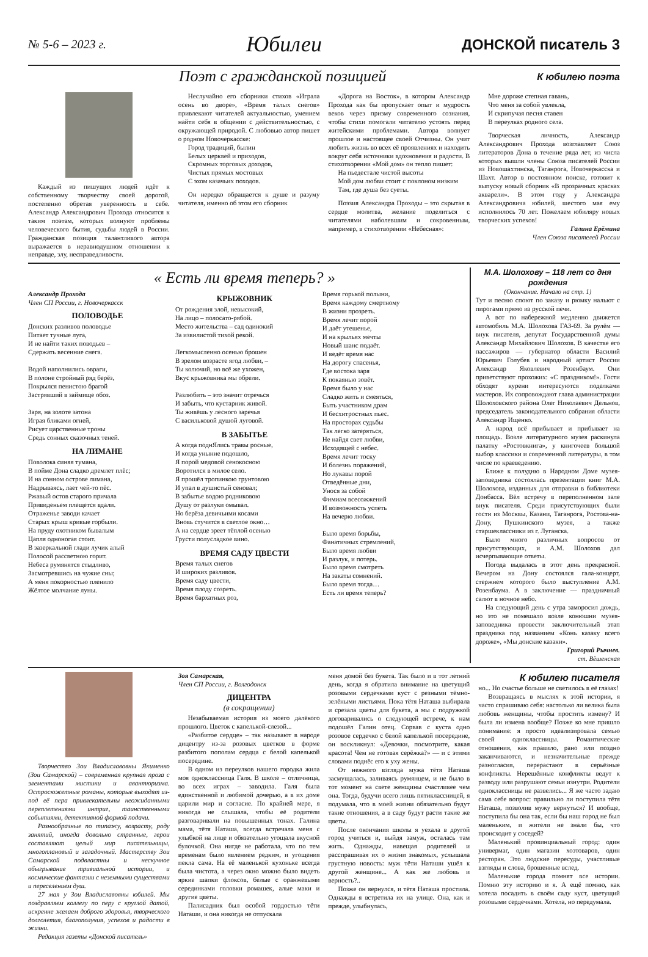№ 5-6 – 2023 г. Юбилеи ДОНСКОЙ писатель 3
Поэт с гражданской позицией
К юбилею поэта
Каждый из пишущих людей идёт к собственному творчеству своей дорогой, постепенно обретая уверенность в себе. Александр Александрович Прохода относится к таким поэтам, которых волнуют проблемы человеческого бытия, судьбы людей в России. Гражданская позиция талантливого автора выражается в неравнодушном отношении к неправде, злу, несправедливости.
Неслучайно его сборники стихов «Играла осень во дворе», «Время талых снегов» привлекают читателей актуальностью, умением найти себя в общении с действительностью, с окружающей природой. С любовью автор пишет о родном Новочеркасске:
Город традиций, былин Белых церквей и приходов, Скромных торговых доходов, Чистых прямых мостовых С эхом казачьих походов.
Он нередко обращается к душе и разуму читателя, именно об этом его сборник
«Дорога на Восток», в котором Александр Прохода как бы пропускает опыт и мудрость веков через призму современного сознания, чтобы стихи помогали читателю устоять перед житейскими проблемами. Автора волнует прошлое и настоящее своей Отчизны. Он учит любить жизнь во всех её проявлениях и находить вокруг себя источники вдохновения и радости. В стихотворении «Мой дом» он тепло пишет:
На пьедестале чистой высоты Мой дом любви стоит с поклоном низким Там, где душа без суеты.
Поэзия Александра Проходы – это скрытая в сердце молитва, желание поделиться с читателями наболевшим и сокровенным, например, в стихотворении «Небесная»:
Мне дороже степная гавань, Что меня за собой увлекла, И скрипучая песня ставен В переулках родного села.
Творческая личность, Александр Александрович Прохода возглавляет Союз литераторов Дона в течение ряда лет, из числа которых вышли члены Союза писателей России из Новошахтинска, Таганрога, Новочеркасска и Шахт. Автор в постоянном поиске, готовит к выпуску новый сборник «В прозрачных красках акварели». В этом году у Александра Александровича юбилей, шестого мая ему исполнилось 70 лет. Пожелаем юбиляру новых творческих успехов!
Галина Ерёмина
Член Союза писателей России
« Есть ли время теперь? »
Александр Прохода
Член СП России, г. Новочеркасск
ПОЛОВОДЬЕ
Донских разливов половодье Питает тучные луга, И не найти таких поводьев – Сдержать весенние снега. Водой наполнились овраги, В полоне стройный ряд берёз, Покрылся пенистою брагой Застрявший в займище обоз. Заря, на золоте затона Играя бликами огней, Рисует царственные троны Средь сонных сказочных теней.
НА ЛИМАНЕ
Поволока синяя тумана, В пойме Дона сладко дремлет плёс; И на сонном острове лимана, Надрываясь, лает чей-то пёс. Ржавый остов старого причала Привиденьем плещется вдали. Отраженье заводи качает Старых крыш кривые горбыли. На пруду охотником бывалым Цапля одноногая стоит. В зазеркальной глади лучик алый Полосой рассветною горит. Небеса румянятся стыдливо, Засмотревшись на чужие сны; А меня покорностью пленило Жёлтое молчание луны.
КРЫЖОВНИК
От рождения злой, невысокий, На лицо – полосато-рябой. Место жительства – сад одинокий За извилистой тихой рекой. Легкомысленно осенью брошен В зрелом возрасте ягод любви, – Ты колючий, но всё же ухожен, Вкус крыжовника мы обрели. Разлюбить – это значит отречься И забыть, что кустарник живой. Ты живёшь у лесного заречья С васильковой душой луговой.
В ЗАБЫТЬЕ
А когда поднЯлись травы росные, И когда уныние подошло, Я порой медовой сенокосною Воротился в милое село. Я прошёл тропинкою грунтовою И упал в душистый сеновал; В забытье водою родниковою Душу от разлуки омывал. Но берёза девичьими косами Вновь стучится в светлое окно… А на сердце зреет тёплой осенью Грусти полусладкое вино.
ВРЕМЯ САДУ ЦВЕСТИ
Время талых снегов И широких разливов. Время саду цвести, Время плоду созреть. Время бархатных роз,
Время горькой полыни, Время каждому смертному В жизни прозреть. Время лечит порой И даёт утешенье, И на крыльях мечты Новый шанс подаёт. И ведёт время нас На дорогу спасенья, Где востока заря К покаянью зовёт. Время было у нас Сладко жить и смеяться, Быть участником драм И бесхитростных пьес. На просторах судьбы Так легко затеряться, Не найдя свет любви, Исходящей с небес. Время лечит тоску И болезнь поражений, Но лукавы порой Отведённые дни, Унося за собой Фимиам всесожжений И возможность успеть На вечерю любви. Было время борьбы, Фанатичных стремлений, Было время любви И разлук, и потерь. Было время смотреть На закаты сомнений. Было время тогда… Есть ли время теперь?
М.А. Шолохову – 118 лет со дня рождения
(Окончание. Начало на стр. 1)
Тут и песню споют по заказу и рюмку нальют с пирогами прямо из русской печи.
А вот по набережной медленно движется автомобиль М.А. Шолохова ГАЗ-69. За рулём — внук писателя, депутат Государственной думы Александр Михайлович Шолохов. В качестве его пассажиров — губернатор области Василий Юрьевич Голубев и народный артист России Александр Яковлевич Розенбаум. Они приветствуют прохожих: «С праздником!». Гости обходят курени интересуются поделками мастеров. Их сопровождают глава администрации Шолоховского района Олег Николаевич Дельнов, председатель законодательного собрания области Александр Ищенко.
А народ всё прибывает и прибывает на площадь. Возле литературного музея раскинула палатку «Ростовкнига», у книгочеев большой выбор классики и современной литературы, в том числе по краеведению.
Ближе к полудню в Народном Доме музея-заповедника состоялась презентация книг М.А. Шолохова, изданных для отправки в библиотеки Донбасса. Вёл встречу в переполненном зале внук писателя. Среди присутствующих были гости из Москвы, Казани, Таганрога, Ростова-на-Дону, Пушкинского музея, а также старшеклассники из г. Луганска.
Было много различных вопросов от присутствующих, и А.М. Шолохов дал исчерпывающие ответы.
Погода выдалась в этот день прекрасной. Вечером на Дону состоялся гала-концерт, стержнем которого было выступление А.М. Розенбаума. А в заключение — праздничный салют в ночное небо.
На следующий день с утра заморосил дождь, но это не помешало возле конюшни музея-заповедника провести заключительный этап праздника под названием «Конь казаку всего дороже», «Мы донские казаки».
Григорий Рычнев.
ст. Вёшенская
Творчество Зои Владиславовны Якименко (Зои Самарской) – современная крупная проза с элементами мистики и авантюризма. Остросюжетные романы, которые выходят из-под её пера привлекательны неожиданными переплетениями интриг, таинственными событиями, детективной формой подачи.
Разнообразные по типажу, возрасту, роду занятий, иногда довольно странные, герои составляют целый мир писательницы, многоплановый и загадочный. Мастерству Зои Самарской подвластны и нескучное обыгрывание тривиальной истории, и космические фантазии с неземными существами и переселением душ.
27 мая у Зои Владиславовны юбилей. Мы поздравляем коллегу по перу с круглой датой, искренне желаем доброго здоровья, творческого долголетия, благополучия, успехов и радости в жизни.
Редакция газеты «Донской писатель»
Зоя Самарская,
Член СП России, г. Волгодонск
ДИЦЕНТРА
(в сокращении)
Незабываемая история из моего далёкого прошлого. Цветок с капелькой-слезой...
«Разбитое сердце» – так называют в народе дицентру из-за розовых цветков в форме разбитого пополам сердца с белой капелькой посередине.
В одном из переулков нашего городка жила моя одноклассница Галя. В школе – отличница, во всех играх – заводила. Галя была единственной и любимой дочерью, а в их доме царили мир и согласие. По крайней мере, я никогда не слышала, чтобы её родители разговаривали на повышенных тонах. Галина мама, тётя Наташа, всегда встречала меня с улыбкой на лице и обязательно угощала вкусной булочкой. Она нигде не работала, что по тем временам было явлением редким, и угощения пекла сама. На её маленькой кухоньке всегда была чистота, а через окно можно было видеть яркие шапки флоксов, белые с оранжевыми серединками головки ромашек, алые маки и другие цветы.
Палисадник был особой гордостью тёти Наташи, и она никогда не отпускала
меня домой без букета. Так было и в тот летний день, когда я обратила внимание на цветущий розовыми сердечками куст с резными тёмно-зелёными листьями. Пока тётя Наташа выбирала и срезала цветы для букета, а мы с подружкой договаривались о следующей встрече, к нам подошёл Галин отец. Сорвав с куста одно розовое сердечко с белой капелькой посередине, он воскликнул: «Девочки, посмотрите, какая красота! Чем не готовая серёжка?» — и с этими словами поднёс его к уху жены.
От нежного взгляда мужа тётя Наташа засмущалась, заливаясь румянцем, и не было в тот момент на свете женщины счастливее чем она. Тогда, будучи всего лишь пятиклассницей, я подумала, что в моей жизни обязательно будут такие отношения, а в саду будут расти такие же цветы.
После окончания школы я уехала в другой город учиться и, выйдя замуж, осталась там жить. Однажды, навещая родителей и расспрашивая их о жизни знакомых, услышала грустную новость: муж тёти Наташи ушёл к другой женщине... А как же любовь и верность?..
Позже он вернулся, и тётя Наташа простила. Однажды я встретила их на улице. Она, как и прежде, улыбнулась,
К юбилею писателя
но... Но счастье больше не светилось в её глазах!
Возвращаясь в мыслях к этой истории, я часто спрашиваю себя: настолько ли велика была любовь женщины, чтобы простить измену? И была ли измена вообще? Позже ко мне пришло понимание: я просто идеализировала семью своей одноклассницы. Романтические отношения, как правило, рано или поздно заканчиваются, и незначительные прежде разногласия, перерастают в серьёзные конфликты. Нерешённые конфликты ведут к разводу или разрушают семьи изнутри. Родители одноклассницы не развелись... Я же часто задаю сама себе вопрос: правильно ли поступила тётя Наташа, позволив мужу вернуться? И вообще, поступила бы она так, если бы наш город не был маленьким, и жители не знали бы, что происходит у соседей?
Маленький провинциальный город: один универмаг, один магазин хозтоваров, один ресторан. Это людские пересуды, участливые взгляды и слова, брошенные вслед.
Маленькие города помнят все истории. Помню эту историю и я. А ещё помню, как хотела посадить в своём саду куст, цветущий розовыми сердечками. Хотела, но передумала.